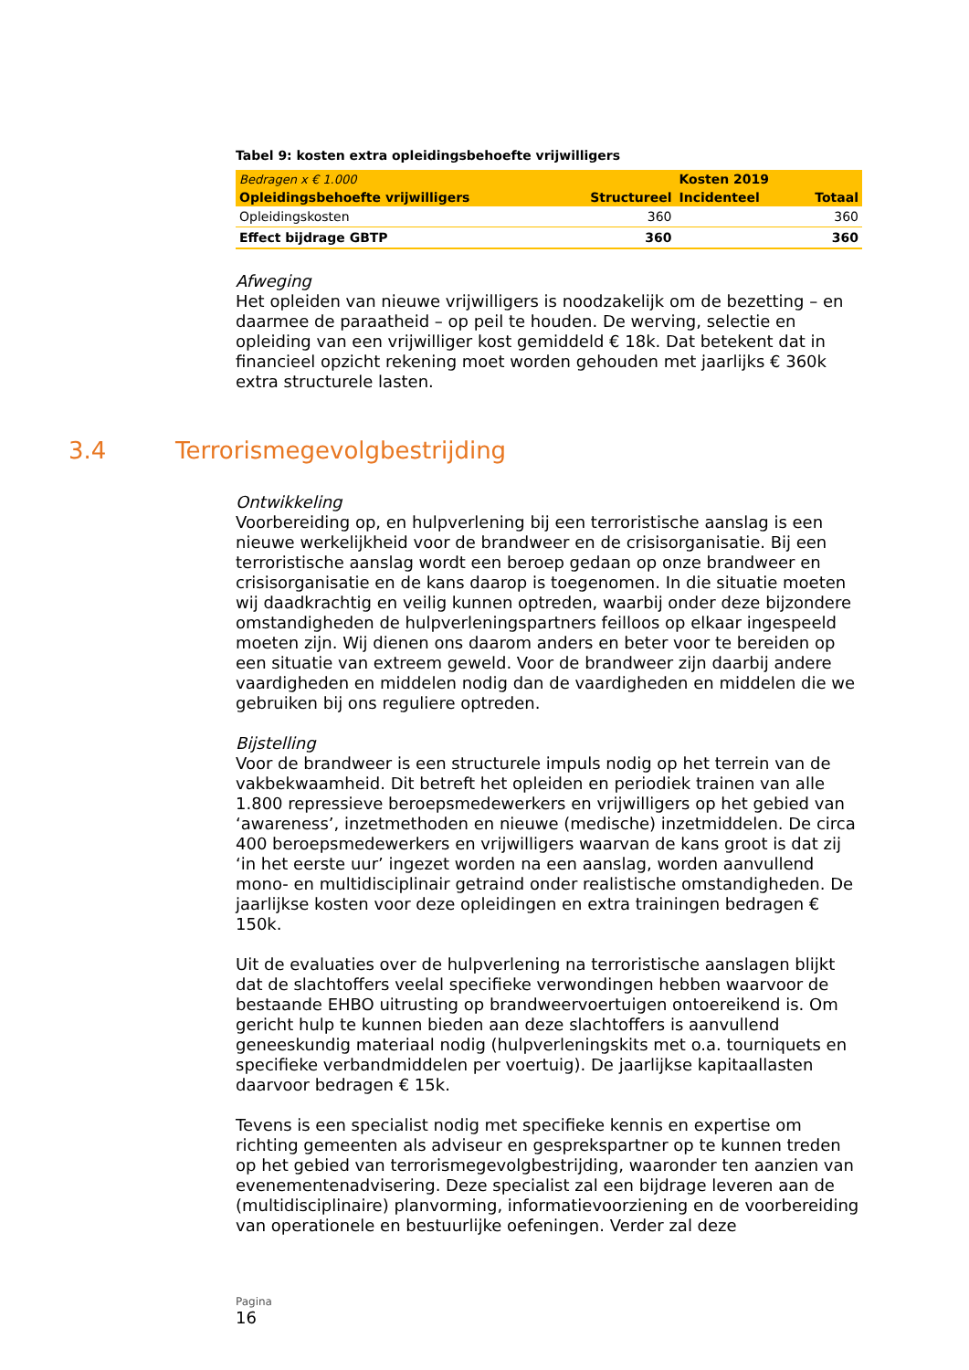Tabel 9: kosten extra opleidingsbehoefte vrijwilligers
| Bedragen x € 1.000 | | Kosten 2019 | |
| Opleidingsbehoefte vrijwilligers | Structureel | Incidenteel | Totaal |
| Opleidingskosten | 360 | | 360 |
| Effect bijdrage GBTP | 360 | | 360 |
Afweging
Het opleiden van nieuwe vrijwilligers is noodzakelijk om de bezetting – en daarmee de paraatheid – op peil te houden. De werving, selectie en opleiding van een vrijwilliger kost gemiddeld € 18k. Dat betekent dat in financieel opzicht rekening moet worden gehouden met jaarlijks € 360k extra structurele lasten.
Ontwikkeling
Voorbereiding op, en hulpverlening bij een terroristische aanslag is een nieuwe werkelijkheid voor de brandweer en de crisisorganisatie. Bij een terroristische aanslag wordt een beroep gedaan op onze brandweer en crisisorganisatie en de kans daarop is toegenomen. In die situatie moeten wij daadkrachtig en veilig kunnen optreden, waarbij onder deze bijzondere omstandigheden de hulpverleningspartners feilloos op elkaar ingespeeld moeten zijn. Wij dienen ons daarom anders en beter voor te bereiden op een situatie van extreem geweld. Voor de brandweer zijn daarbij andere vaardigheden en middelen nodig dan de vaardigheden en middelen die we gebruiken bij ons reguliere optreden.
Bijstelling
Voor de brandweer is een structurele impuls nodig op het terrein van de vakbekwaamheid. Dit betreft het opleiden en periodiek trainen van alle 1.800 repressieve beroepsmedewerkers en vrijwilligers op het gebied van ‘awareness’, inzetmethoden en nieuwe (medische) inzetmiddelen. De circa 400 beroepsmedewerkers en vrijwilligers waarvan de kans groot is dat zij ‘in het eerste uur’ ingezet worden na een aanslag, worden aanvullend mono- en multidisciplinair getraind onder realistische omstandigheden. De jaarlijkse kosten voor deze opleidingen en extra trainingen bedragen € 150k.
Uit de evaluaties over de hulpverlening na terroristische aanslagen blijkt dat de slachtoffers veelal specifieke verwondingen hebben waarvoor de bestaande EHBO uitrusting op brandweervoertuigen ontoereikend is. Om gericht hulp te kunnen bieden aan deze slachtoffers is aanvullend geneeskundig materiaal nodig (hulpverleningskits met o.a. tourniquets en specifieke verbandmiddelen per voertuig). De jaarlijkse kapitaallasten daarvoor bedragen € 15k.
Tevens is een specialist nodig met specifieke kennis en expertise om richting gemeenten als adviseur en gesprekspartner op te kunnen treden op het gebied van terrorismegevolgbestrijding, waaronder ten aanzien van evenementenadvisering. Deze specialist zal een bijdrage leveren aan de (multidisciplinaire) planvorming, informatievoorziening en de voorbereiding van operationele en bestuurlijke oefeningen. Verder zal deze
3.4 Terrorismegevolgbestrijding
Pagina
16